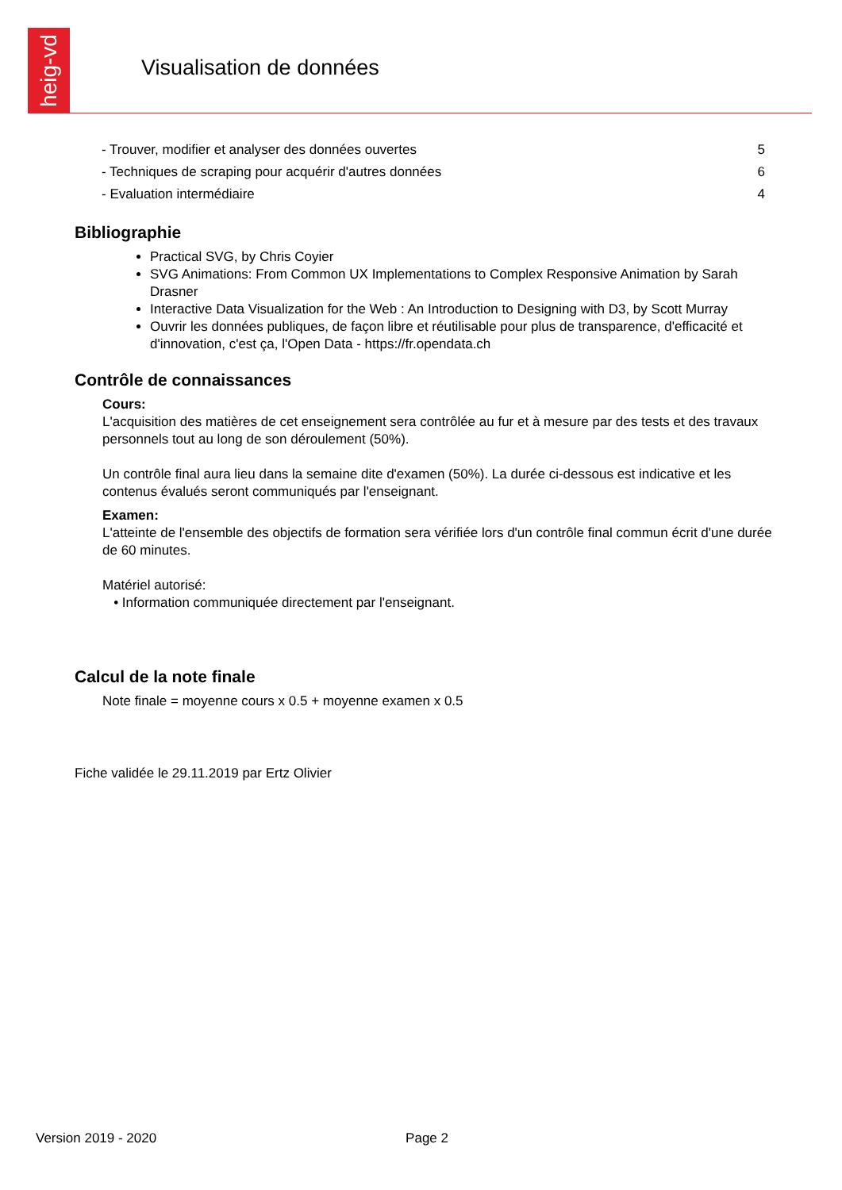heig-vd
Visualisation de données
| - Trouver, modifier et analyser des données ouvertes | 5 |
| - Techniques de scraping pour acquérir d'autres données | 6 |
| - Evaluation intermédiaire | 4 |
Bibliographie
Practical SVG, by Chris Coyier
SVG Animations: From Common UX Implementations to Complex Responsive Animation by Sarah Drasner
Interactive Data Visualization for the Web : An Introduction to Designing with D3, by Scott Murray
Ouvrir les données publiques, de façon libre et réutilisable pour plus de transparence, d'efficacité et d'innovation, c'est ça, l'Open Data - https://fr.opendata.ch
Contrôle de connaissances
Cours:
L'acquisition des matières de cet enseignement sera contrôlée au fur et à mesure par des tests et des travaux personnels tout au long de son déroulement (50%).
Un contrôle final aura lieu dans la semaine dite d'examen (50%). La durée ci-dessous est indicative et les contenus évalués seront communiqués par l'enseignant.
Examen:
L'atteinte de l'ensemble des objectifs de formation sera vérifiée lors d'un contrôle final commun écrit d'une durée de 60 minutes.
Matériel autorisé:
• Information communiquée directement par l'enseignant.
Calcul de la note finale
Note finale = moyenne cours x 0.5 + moyenne examen x 0.5
Fiche validée le 29.11.2019 par Ertz Olivier
Version 2019 - 2020 Page 2